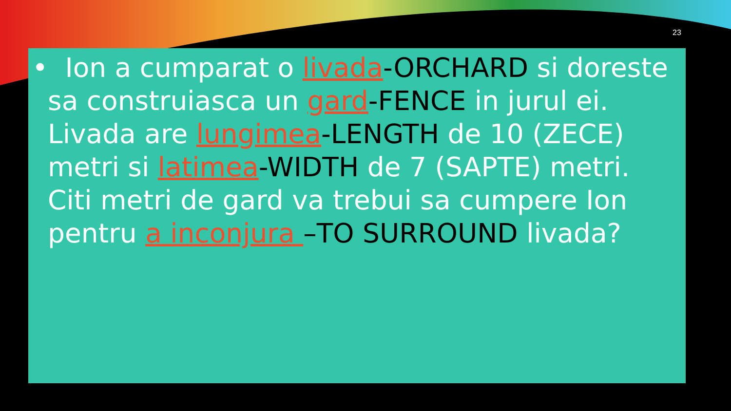23
• Ion a cumparat o livada-ORCHARD si doreste sa construiasca un gard-FENCE in jurul ei. Livada are lungimea-LENGTH de 10 (ZECE) metri si latimea-WIDTH de 7 (SAPTE) metri. Citi metri de gard va trebui sa cumpere Ion pentru a inconjura –TO SURROUND livada?